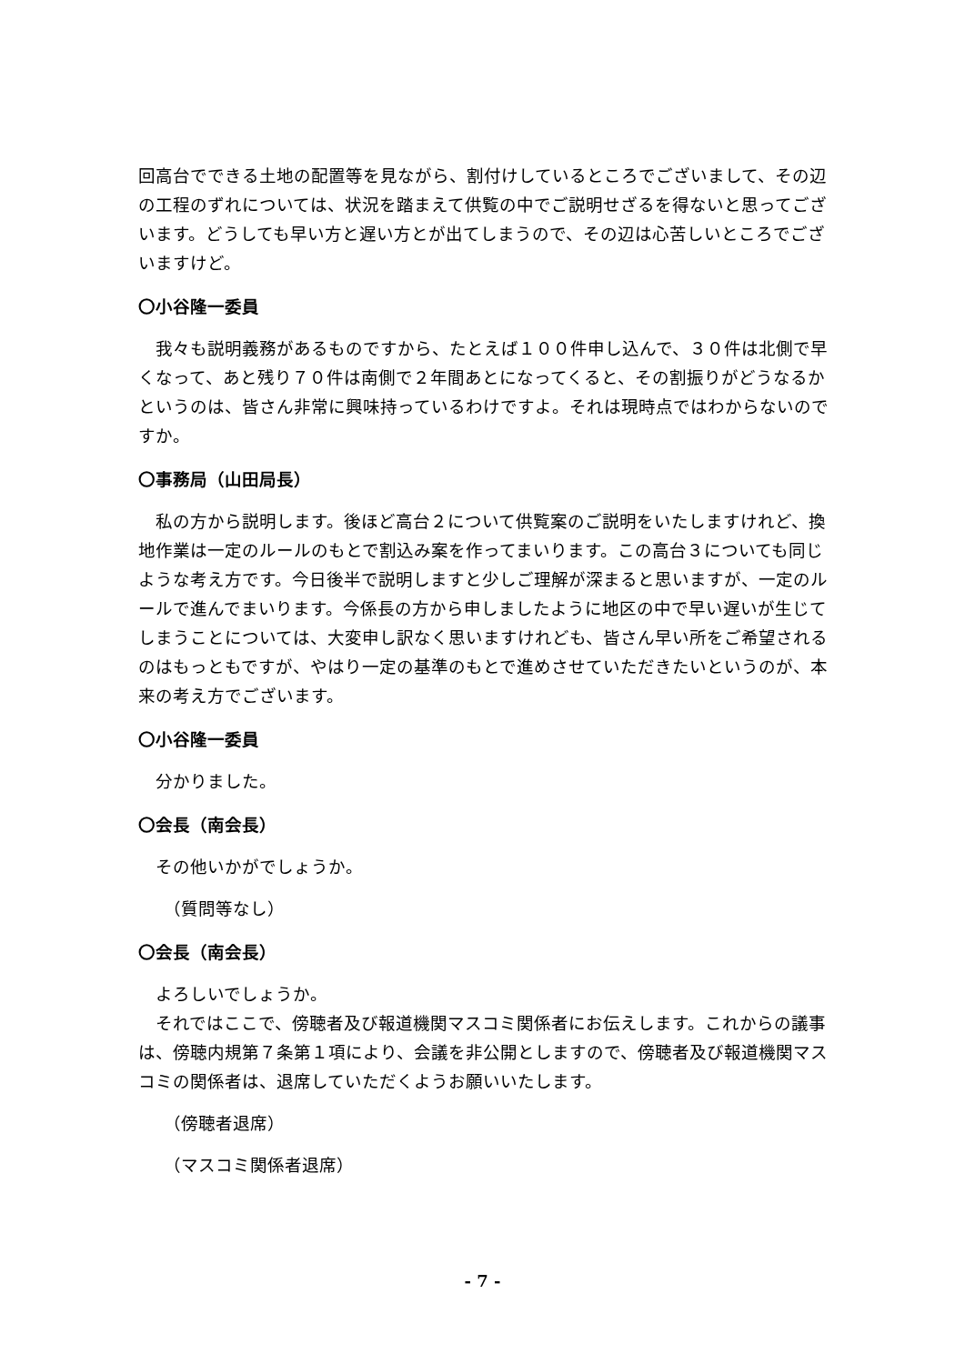回高台でできる土地の配置等を見ながら、割付けしているところでございまして、その辺の工程のずれについては、状況を踏まえて供覧の中でご説明せざるを得ないと思ってございます。どうしても早い方と遅い方とが出てしまうので、その辺は心苦しいところでございますけど。
〇小谷隆一委員
我々も説明義務があるものですから、たとえば１００件申し込んで、３０件は北側で早くなって、あと残り７０件は南側で２年間あとになってくると、その割振りがどうなるかというのは、皆さん非常に興味持っているわけですよ。それは現時点ではわからないのですか。
〇事務局（山田局長）
私の方から説明します。後ほど高台２について供覧案のご説明をいたしますけれど、換地作業は一定のルールのもとで割込み案を作ってまいります。この高台３についても同じような考え方です。今日後半で説明しますと少しご理解が深まると思いますが、一定のルールで進んでまいります。今係長の方から申しましたように地区の中で早い遅いが生じてしまうことについては、大変申し訳なく思いますけれども、皆さん早い所をご希望されるのはもっともですが、やはり一定の基準のもとで進めさせていただきたいというのが、本来の考え方でございます。
〇小谷隆一委員
分かりました。
〇会長（南会長）
その他いかがでしょうか。
（質問等なし）
〇会長（南会長）
よろしいでしょうか。
それではここで、傍聴者及び報道機関マスコミ関係者にお伝えします。これからの議事は、傍聴内規第７条第１項により、会議を非公開としますので、傍聴者及び報道機関マスコミの関係者は、退席していただくようお願いいたします。
（傍聴者退席）
（マスコミ関係者退席）
- 7 -